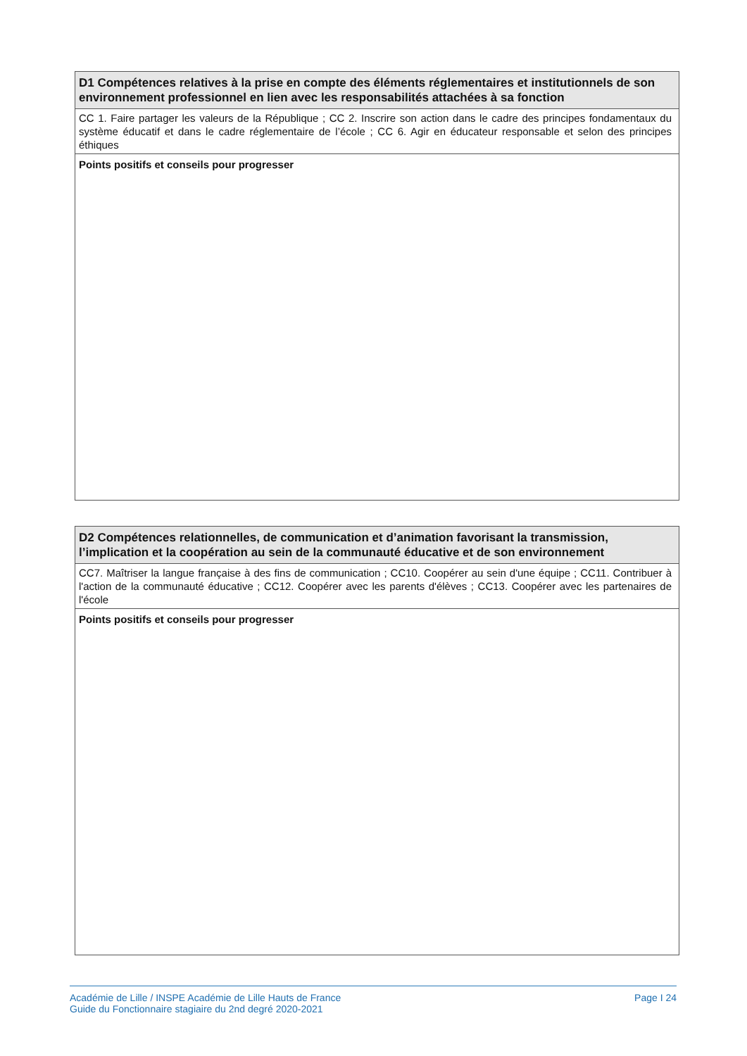| D1 Compétences relatives à la prise en compte des éléments réglementaires et institutionnels de son environnement professionnel en lien avec les responsabilités attachées à sa fonction |
| CC 1. Faire partager les valeurs de la République ; CC 2. Inscrire son action dans le cadre des principes fondamentaux du système éducatif et dans le cadre réglementaire de l’école ; CC 6. Agir en éducateur responsable et selon des principes éthiques |
| Points positifs et conseils pour progresser |
| D2 Compétences relationnelles, de communication et d’animation favorisant la transmission, l’implication et la coopération au sein de la communauté éducative et de son environnement |
| CC7. Maîtriser la langue française à des fins de communication ; CC10. Coopérer au sein d'une équipe ; CC11. Contribuer à l'action de la communauté éducative ; CC12. Coopérer avec les parents d'élèves ; CC13. Coopérer avec les partenaires de l'école |
| Points positifs et conseils pour progresser |
Académie de Lille / INSPE Académie de Lille Hauts de France
Guide du Fonctionnaire stagiaire du 2nd degré 2020-2021
Page I 24